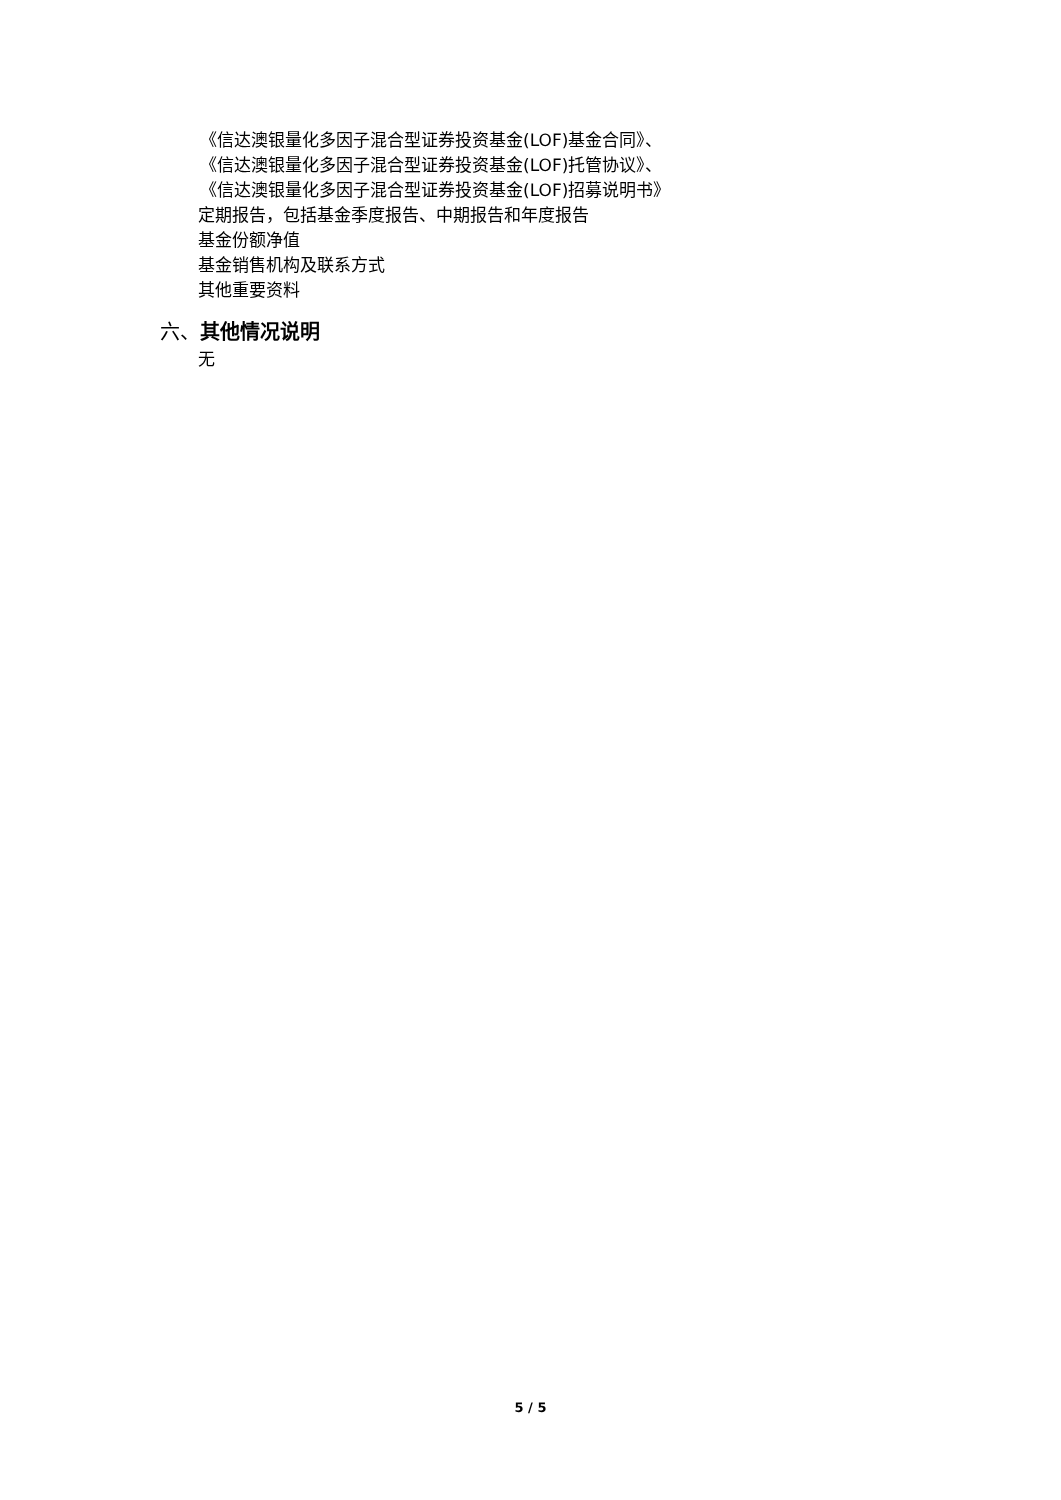《信达澳银量化多因子混合型证券投资基金(LOF)基金合同》、
《信达澳银量化多因子混合型证券投资基金(LOF)托管协议》、
《信达澳银量化多因子混合型证券投资基金(LOF)招募说明书》
定期报告，包括基金季度报告、中期报告和年度报告
基金份额净值
基金销售机构及联系方式
其他重要资料
六、其他情况说明
无
5 / 5